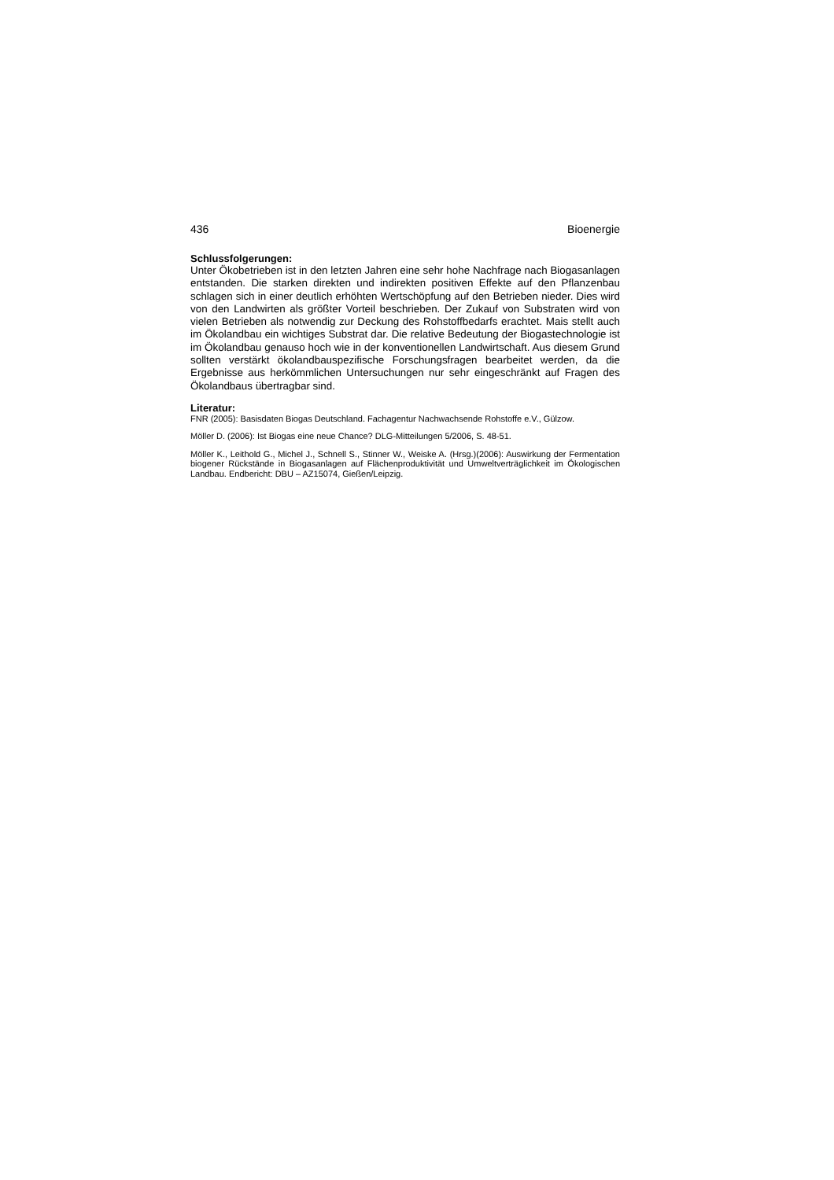436 Bioenergie
Schlussfolgerungen:
Unter Ökobetrieben ist in den letzten Jahren eine sehr hohe Nachfrage nach Biogasanlagen entstanden. Die starken direkten und indirekten positiven Effekte auf den Pflanzenbau schlagen sich in einer deutlich erhöhten Wertschöpfung auf den Betrieben nieder. Dies wird von den Landwirten als größter Vorteil beschrieben. Der Zukauf von Substraten wird von vielen Betrieben als notwendig zur Deckung des Rohstoffbedarfs erachtet. Mais stellt auch im Ökolandbau ein wichtiges Substrat dar. Die relative Bedeutung der Biogastechnologie ist im Ökolandbau genauso hoch wie in der konventionellen Landwirtschaft. Aus diesem Grund sollten verstärkt ökolandbauspezifische Forschungsfragen bearbeitet werden, da die Ergebnisse aus herkömmlichen Untersuchungen nur sehr eingeschränkt auf Fragen des Ökolandbaus übertragbar sind.
Literatur:
FNR (2005): Basisdaten Biogas Deutschland. Fachagentur Nachwachsende Rohstoffe e.V., Gülzow.
Möller D. (2006): Ist Biogas eine neue Chance? DLG-Mitteilungen 5/2006, S. 48-51.
Möller K., Leithold G., Michel J., Schnell S., Stinner W., Weiske A. (Hrsg.)(2006): Auswirkung der Fermentation biogener Rückstände in Biogasanlagen auf Flächenproduktivität und Umweltverträglichkeit im Ökologischen Landbau. Endbericht: DBU – AZ15074, Gießen/Leipzig.